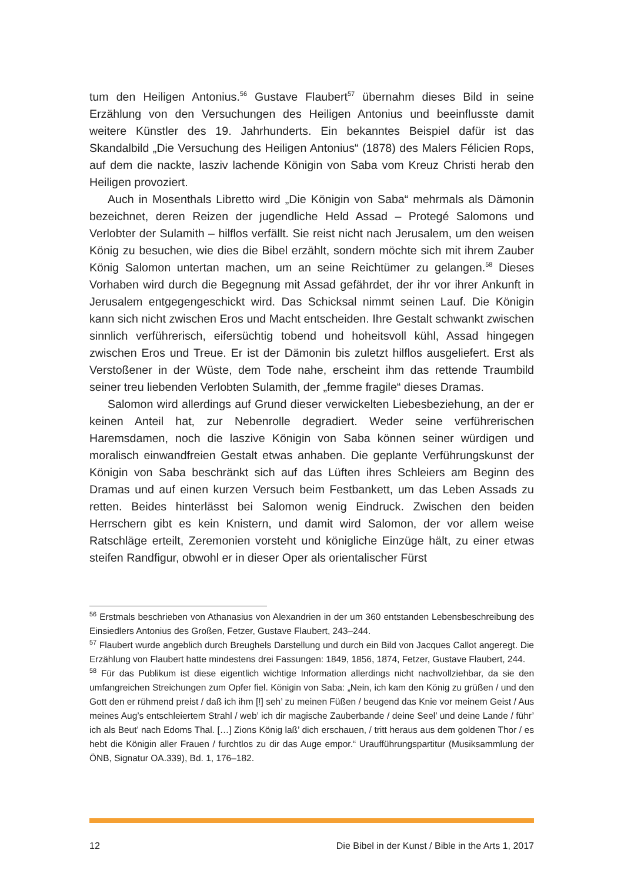tum den Heiligen Antonius.<sup>56</sup> Gustave Flaubert<sup>57</sup> übernahm dieses Bild in seine Erzählung von den Versuchungen des Heiligen Antonius und beeinflusste damit weitere Künstler des 19. Jahrhunderts. Ein bekanntes Beispiel dafür ist das Skandalbild „Die Versuchung des Heiligen Antonius“ (1878) des Malers Félicien Rops, auf dem die nackte, lasziv lachende Königin von Saba vom Kreuz Christi herab den Heiligen provoziert.
Auch in Mosenthals Libretto wird „Die Königin von Saba“ mehrmals als Dämonin bezeichnet, deren Reizen der jugendliche Held Assad – Protegé Salomons und Verlobter der Sulamith – hilflos verfällt. Sie reist nicht nach Jerusalem, um den weisen König zu besuchen, wie dies die Bibel erzählt, sondern möchte sich mit ihrem Zauber König Salomon untertan machen, um an seine Reichtümer zu gelangen.<sup>58</sup> Dieses Vorhaben wird durch die Begegnung mit Assad gefährdet, der ihr vor ihrer Ankunft in Jerusalem entgegengeschickt wird. Das Schicksal nimmt seinen Lauf. Die Königin kann sich nicht zwischen Eros und Macht entscheiden. Ihre Gestalt schwankt zwischen sinnlich verführerisch, eifersüchtig tobend und hoheitsvoll kühl, Assad hingegen zwischen Eros und Treue. Er ist der Dämonin bis zuletzt hilflos ausgeliefert. Erst als Verstoßener in der Wüste, dem Tode nahe, erscheint ihm das rettende Traumbild seiner treu liebenden Verlobten Sulamith, der „femme fragile“ dieses Dramas.
Salomon wird allerdings auf Grund dieser verwickelten Liebesbeziehung, an der er keinen Anteil hat, zur Nebenrolle degradiert. Weder seine verführerischen Haremsdamen, noch die laszive Königin von Saba können seiner würdigen und moralisch einwandfreien Gestalt etwas anhaben. Die geplante Verführungskunst der Königin von Saba beschränkt sich auf das Lüften ihres Schleiers am Beginn des Dramas und auf einen kurzen Versuch beim Festbankett, um das Leben Assads zu retten. Beides hinterlässt bei Salomon wenig Eindruck. Zwischen den beiden Herrschern gibt es kein Knistern, und damit wird Salomon, der vor allem weise Ratschläge erteilt, Zeremonien vorsteht und königliche Einzüge hält, zu einer etwas steifen Randfigur, obwohl er in dieser Oper als orientalischer Fürst
<sup>56</sup> Erstmals beschrieben von Athanasius von Alexandrien in der um 360 entstanden Lebensbeschreibung des Einsiedlers Antonius des Großen, Fetzer, Gustave Flaubert, 243–244.
<sup>57</sup> Flaubert wurde angeblich durch Breughels Darstellung und durch ein Bild von Jacques Callot angeregt. Die Erzählung von Flaubert hatte mindestens drei Fassungen: 1849, 1856, 1874, Fetzer, Gustave Flaubert, 244.
<sup>58</sup> Für das Publikum ist diese eigentlich wichtige Information allerdings nicht nachvollziehbar, da sie den umfangreichen Streichungen zum Opfer fiel. Königin von Saba: „Nein, ich kam den König zu grüßen / und den Gott den er rühmend preist / daß ich ihm [!] seh’ zu meinen Füßen / beugend das Knie vor meinem Geist / Aus meines Aug’s entschleiertem Strahl / web’ ich dir magische Zauberbande / deine Seel’ und deine Lande / führ’ ich als Beut’ nach Edoms Thal. […] Zions König laß’ dich erschauen, / tritt heraus aus dem goldenen Thor / es hebt die Königin aller Frauen / furchtlos zu dir das Auge empor.“ Uraufführungspartitur (Musiksammlung der ÖNB, Signatur OA.339), Bd. 1, 176–182.
12 Die Bibel in der Kunst / Bible in the Arts 1, 2017